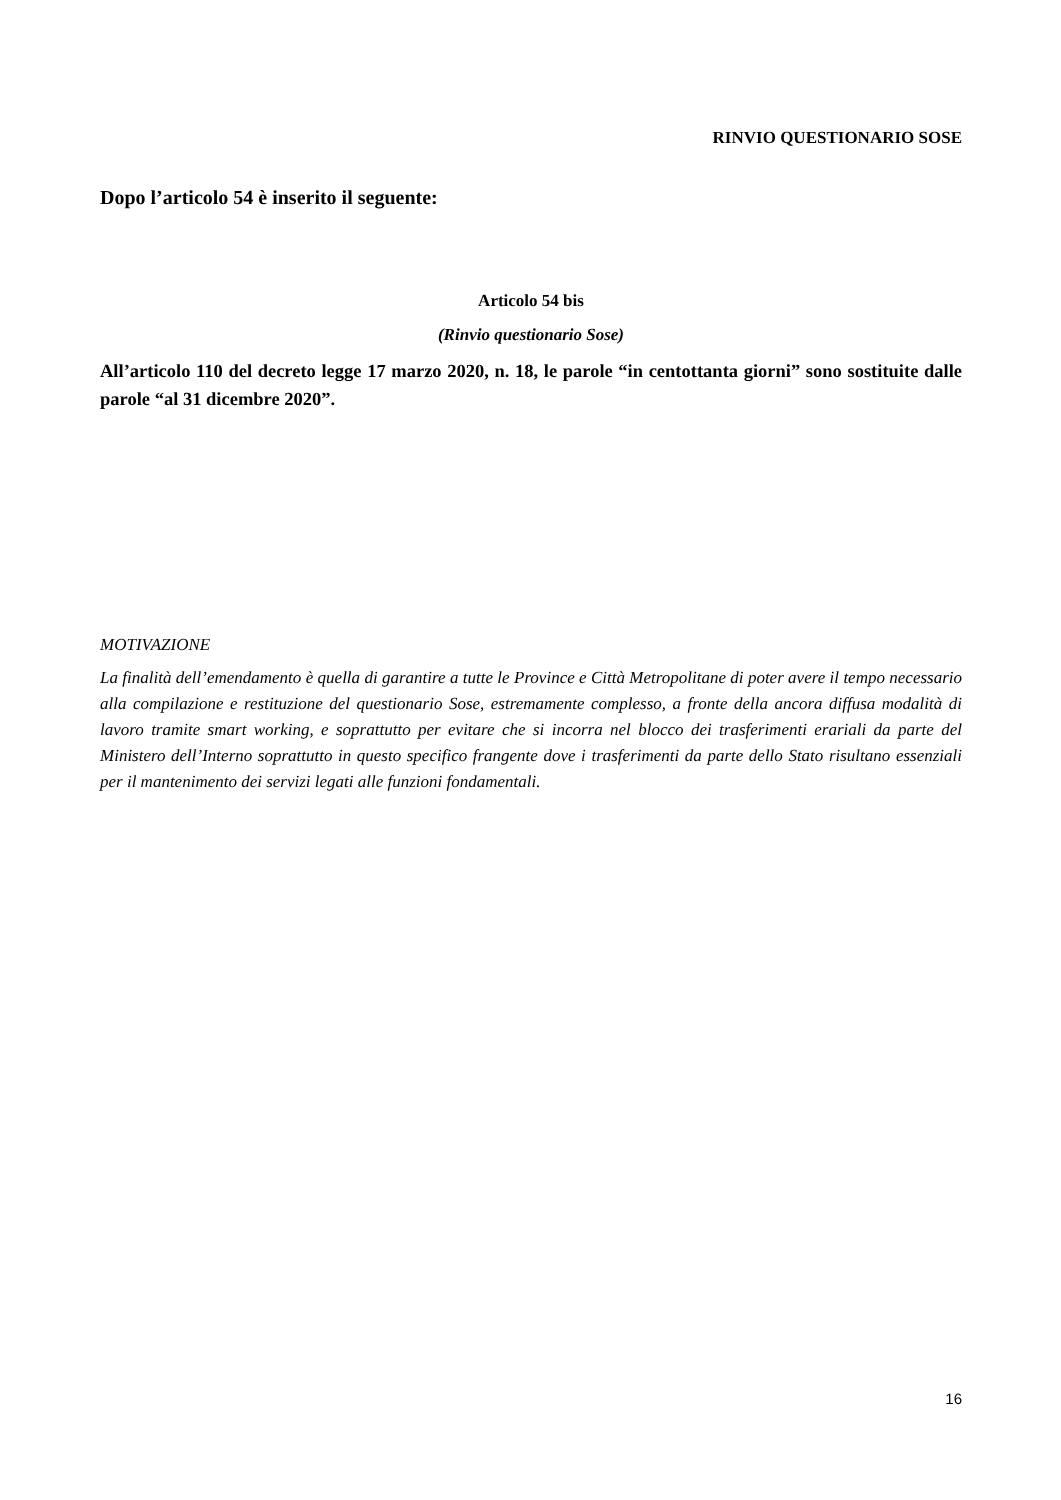RINVIO QUESTIONARIO SOSE
Dopo l’articolo 54 è inserito il seguente:
Articolo 54 bis
(Rinvio questionario Sose)
All’articolo 110 del decreto legge 17 marzo 2020, n. 18, le parole “in centottanta giorni” sono sostituite dalle parole “al 31 dicembre 2020”.
MOTIVAZIONE
La finalità dell’emendamento è quella di garantire a tutte le Province e Città Metropolitane di poter avere il tempo necessario alla compilazione e restituzione del questionario Sose, estremamente complesso, a fronte della ancora diffusa modalità di lavoro tramite smart working, e soprattutto per evitare che si incorra nel blocco dei trasferimenti erariali da parte del Ministero dell’Interno soprattutto in questo specifico frangente dove i trasferimenti da parte dello Stato risultano essenziali per il mantenimento dei servizi legati alle funzioni fondamentali.
16